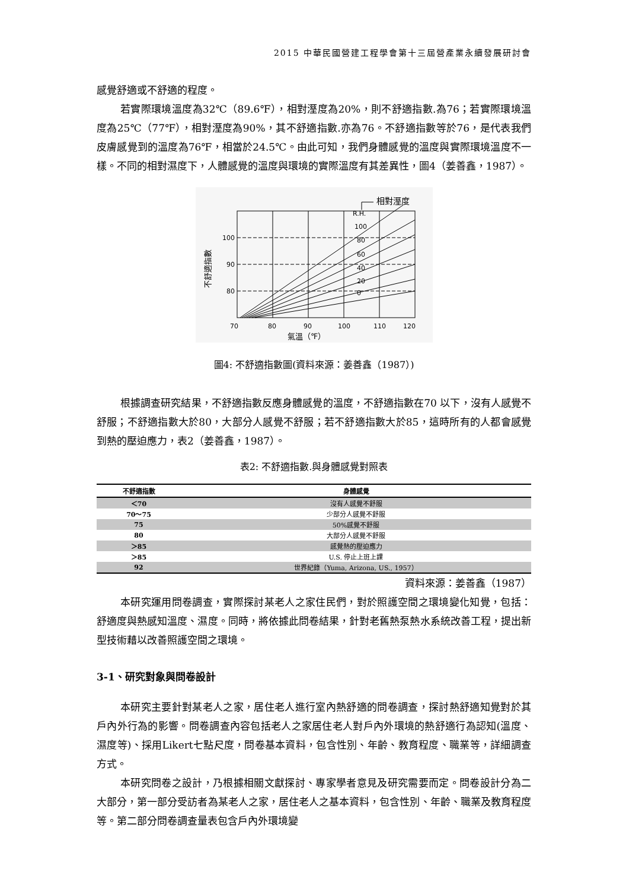2015 中華民國營建工程學會第十三屆營產業永續發展研討會
感覺舒適或不舒適的程度。
若實際環境溫度為32℃（89.6℉），相對溼度為20%，則不舒適指數.為76；若實際環境溫度為25℃（77℉），相對溼度為90%，其不舒適指數.亦為76。不舒適指數等於76，是代表我們皮膚感覺到的溫度為76℉，相當於24.5℃。由此可知，我們身體感覺的溫度與實際環境溫度不一樣。不同的相對濕度下，人體感覺的溫度與環境的實際溫度有其差異性，圖4（姜善鑫，1987）。
相對溼度
R.H.
100
80
60
40
20
0
100
90
80
70
80
90
100
110
120
氣溫（℉）
不舒適指數
圖4: 不舒適指數圖(資料來源：姜善鑫（1987）)
根據調查研究結果，不舒適指數反應身體感覺的溫度，不舒適指數在70 以下，沒有人感覺不舒服；不舒適指數大於80，大部分人感覺不舒服；若不舒適指數大於85，這時所有的人都會感覺到熱的壓迫應力，表2（姜善鑫，1987）。
表2: 不舒適指數.與身體感覺對照表
| 不舒適指數 | 身體感覺 |
| --- | --- |
| ＜70 | 沒有人感覺不舒服 |
| 70～75 | 少部分人感覺不舒服 |
| 75 | 50%感覺不舒服 |
| 80 | 大部分人感覺不舒服 |
| ＞85 | 感覺熱的壓迫應力 |
| ＞85 | U.S. 停止上班上課 |
| 92 | 世界紀錄（Yuma, Arizona, US., 1957） |
資料來源：姜善鑫（1987）
本研究運用問卷調查，實際探討某老人之家住民們，對於照護空間之環境變化知覺，包括：舒適度與熱感知溫度、濕度。同時，將依據此問卷結果，針對老舊熱泵熱水系統改善工程，提出新型技術藉以改善照護空間之環境。
3-1、研究對象與問卷設計
本研究主要針對某老人之家，居住老人進行室內熱舒適的問卷調查，探討熱舒適知覺對於其戶內外行為的影響。問卷調查內容包括老人之家居住老人對戶內外環境的熱舒適行為認知(溫度、濕度等)、採用Likert七點尺度，問卷基本資料，包含性別、年齡、教育程度、職業等，詳細調查方式。
本研究問卷之設計，乃根據相關文獻探討、專家學者意見及研究需要而定。問卷設計分為二大部分，第一部分受訪者為某老人之家，居住老人之基本資料，包含性別、年齡、職業及教育程度等。第二部分問卷調查量表包含戶內外環境變